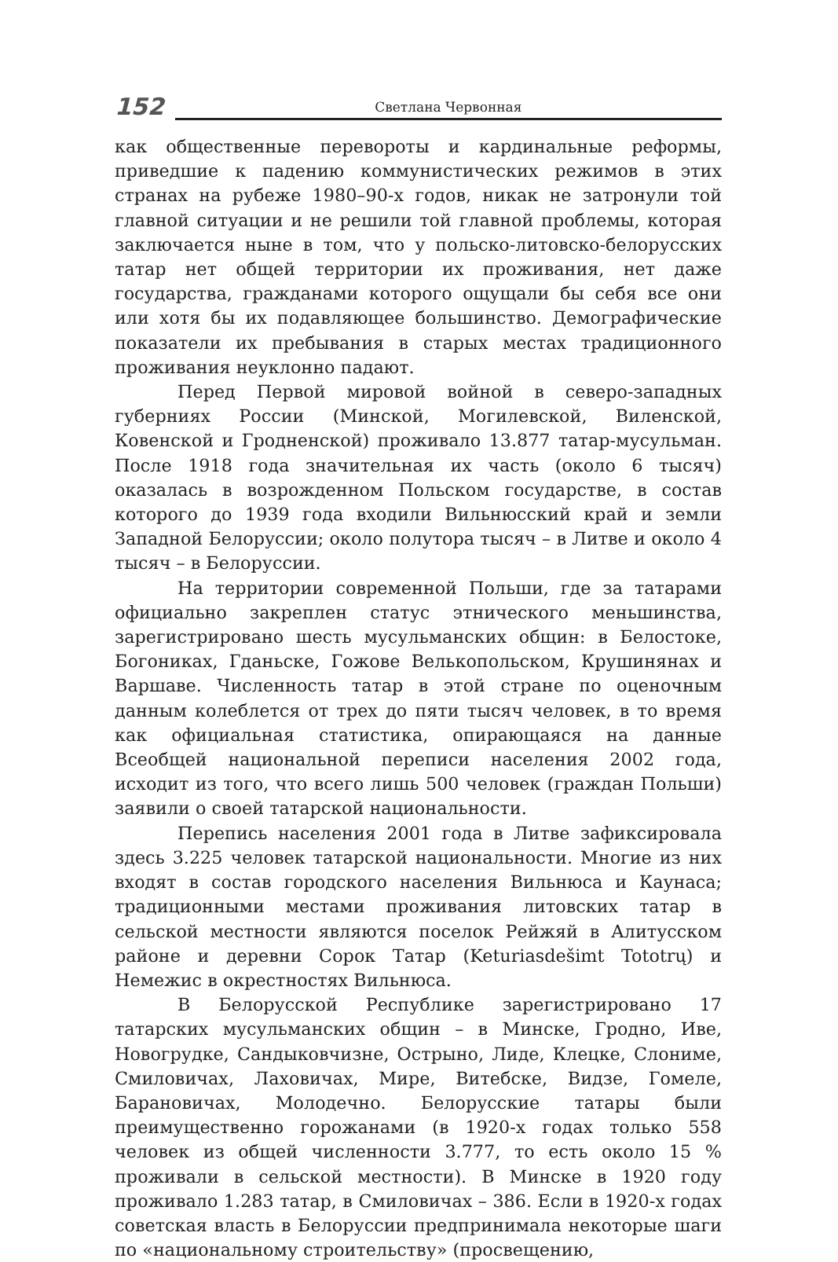152 Светлана Червонная
как общественные перевороты и кардинальные реформы, приведшие к падению коммунистических режимов в этих странах на рубеже 1980–90-х годов, никак не затронули той главной ситуации и не решили той главной проблемы, которая заключается ныне в том, что у польско-литовско-белорусских татар нет общей территории их проживания, нет даже государства, гражданами которого ощущали бы себя все они или хотя бы их подавляющее большинство. Демографические показатели их пребывания в старых местах традиционного проживания неуклонно падают.
Перед Первой мировой войной в северо-западных губерниях России (Минской, Могилевской, Виленской, Ковенской и Гродненской) проживало 13.877 татар-мусульман. После 1918 года значительная их часть (около 6 тысяч) оказалась в возрожденном Польском государстве, в состав которого до 1939 года входили Вильнюсский край и земли Западной Белоруссии; около полутора тысяч – в Литве и около 4 тысяч – в Белоруссии.
На территории современной Польши, где за татарами официально закреплен статус этнического меньшинства, зарегистрировано шесть мусульманских общин: в Белостоке, Богониках, Гданьске, Гожове Велькопольском, Крушинянах и Варшаве. Численность татар в этой стране по оценочным данным колеблется от трех до пяти тысяч человек, в то время как официальная статистика, опирающаяся на данные Всеобщей национальной переписи населения 2002 года, исходит из того, что всего лишь 500 человек (граждан Польши) заявили о своей татарской национальности.
Перепись населения 2001 года в Литве зафиксировала здесь 3.225 человек татарской национальности. Многие из них входят в состав городского населения Вильнюса и Каунаса; традиционными местами проживания литовских татар в сельской местности являются поселок Рейжяй в Алитусском районе и деревни Сорок Татар (Keturiasdešimt Tototrų) и Немежис в окрестностях Вильнюса.
В Белорусской Республике зарегистрировано 17 татарских мусульманских общин – в Минске, Гродно, Иве, Новогрудке, Сандыковчизне, Острыно, Лиде, Клецке, Слониме, Смиловичах, Лаховичах, Мире, Витебске, Видзе, Гомеле, Барановичах, Молодечно. Белорусские татары были преимущественно горожанами (в 1920-х годах только 558 человек из общей численности 3.777, то есть около 15 % проживали в сельской местности). В Минске в 1920 году проживало 1.283 татар, в Смиловичах – 386. Если в 1920-х годах советская власть в Белоруссии предпринимала некоторые шаги по «национальному строительству» (просвещению,